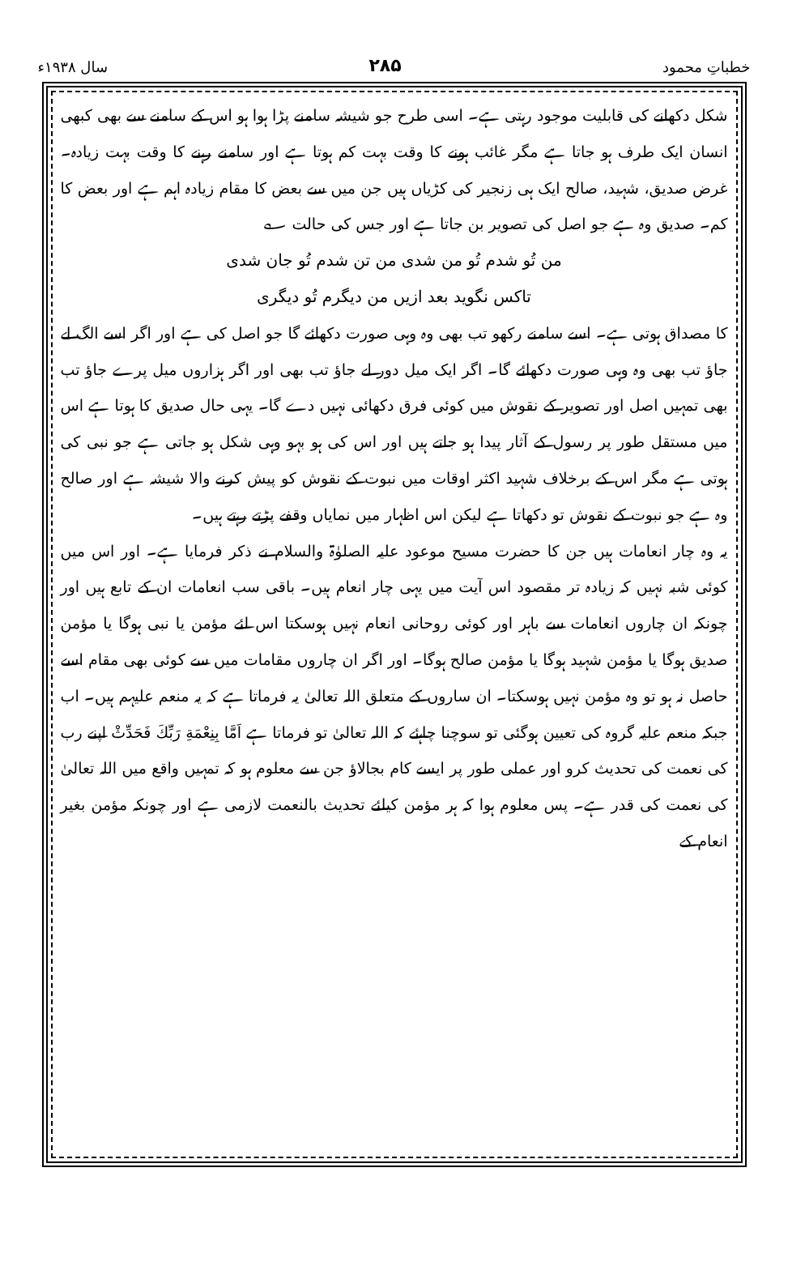خطباتِ محمود ۲۸۵ سال ۱۹۳۸ء
شکل دکھانے کی قابلیت موجود رہتی ہے۔ اسی طرح جو شیشہ سامنے پڑا ہوا ہو اس کے سامنے سے بھی کبھی انسان ایک طرف ہو جاتا ہے مگر غائب ہونے کا وقت بہت کم ہوتا ہے اور سامنے رہنے کا وقت بہت زیادہ۔ غرض صدیق، شہید، صالح ایک ہی زنجیر کی کڑیاں ہیں جن میں سے بعض کا مقام زیادہ اہم ہے اور بعض کا کم۔ صدیق وہ ہے جو اصل کی تصویر بن جاتا ہے اور جس کی حالت ؎
من تُو شدم تُو من شدی من تن شدم تُو جان شدی
تاکس نگوید بعد ازیں من دیگرم تُو دیگری
کا مصداق ہوتی ہے۔ اسے سامنے رکھو تب بھی وہ وہی صورت دکھائے گا جو اصل کی ہے اور اگر اسے الگ لے جاؤ تب بھی وہ وہی صورت دکھائے گا۔ اگر ایک میل دور لے جاؤ تب بھی اور اگر ہزاروں میل پرے جاؤ تب بھی تمہیں اصل اور تصویر کے نقوش میں کوئی فرق دکھائی نہیں دے گا۔ یہی حال صدیق کا ہوتا ہے اس میں مستقل طور پر رسول کے آثار پیدا ہو جاتے ہیں اور اس کی ہو بہو وہی شکل ہو جاتی ہے جو نبی کی ہوتی ہے مگر اس کے برخلاف شہید اکثر اوقات میں نبوت کے نقوش کو پیش کرنے والا شیشہ ہے اور صالح وہ ہے جو نبوت کے نقوش تو دکھاتا ہے لیکن اس اظہار میں نمایاں وقفے پڑتے رہتے ہیں۔
یہ وہ چار انعامات ہیں جن کا حضرت مسیح موعود علیہ الصلوٰۃ والسلام نے ذکر فرمایا ہے۔ اور اس میں کوئی شبہ نہیں کہ زیادہ تر مقصود اس آیت میں یہی چار انعام ہیں۔ باقی سب انعامات ان کے تابع ہیں اور چونکہ ان چاروں انعامات سے باہر اور کوئی روحانی انعام نہیں ہوسکتا اس لئے مؤمن یا نبی ہوگا یا مؤمن صدیق ہوگا یا مؤمن شہید ہوگا یا مؤمن صالح ہوگا۔ اور اگر ان چاروں مقامات میں سے کوئی بھی مقام اسے حاصل نہ ہو تو وہ مؤمن نہیں ہوسکتا۔ ان ساروں کے متعلق اللہ تعالیٰ یہ فرماتا ہے کہ یہ منعم علیہم ہیں۔ اب جبکہ منعم علیہ گروہ کی تعیین ہوگئی تو سوچنا چاہئے کہ اللہ تعالیٰ تو فرماتا ہے اَمَّا بِنِعْمَةِ رَبِّكَ فَحَدِّثْ اپنے رب کی نعمت کی تحدیث کرو اور عملی طور پر ایسے کام بجالاؤ جن سے معلوم ہو کہ تمہیں واقع میں اللہ تعالیٰ کی نعمت کی قدر ہے۔ پس معلوم ہوا کہ ہر مؤمن کیلئے تحدیث بالنعمت لازمی ہے اور چونکہ مؤمن بغیر انعام کے